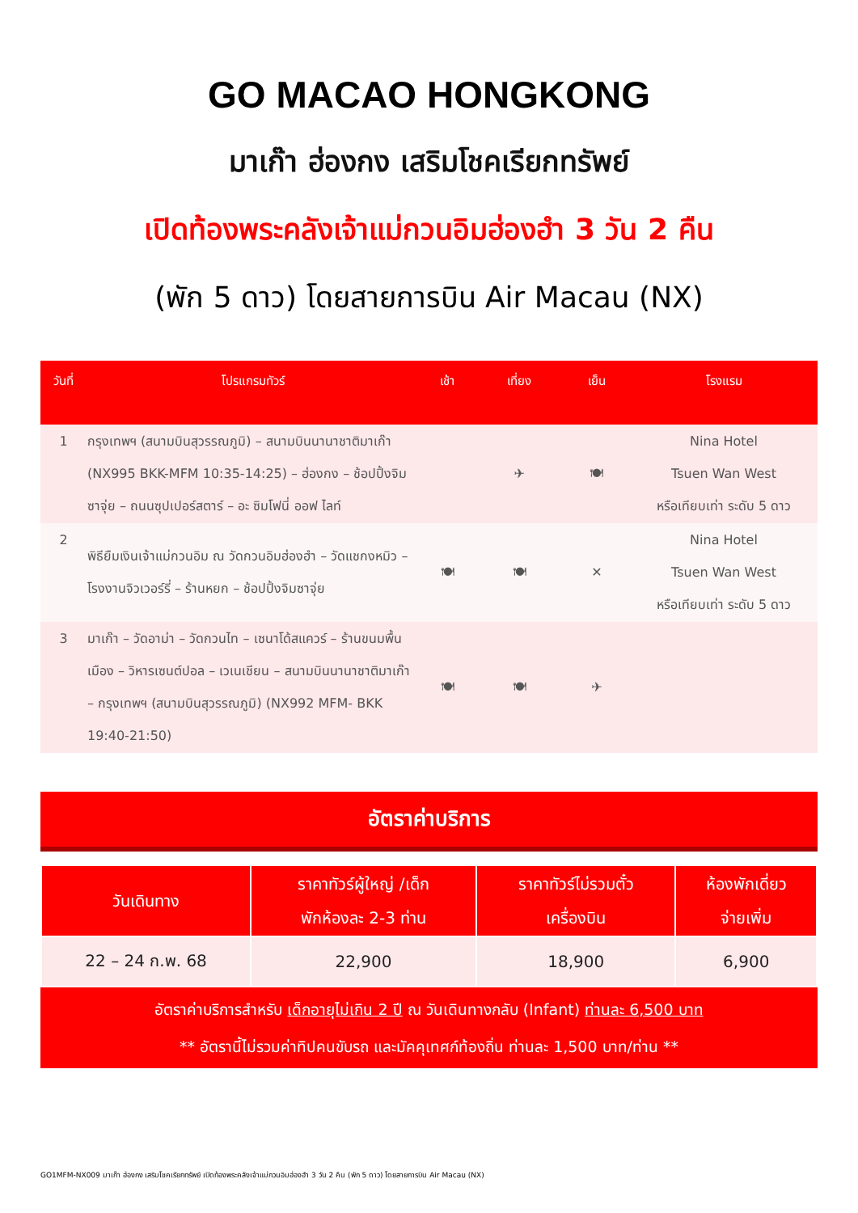GO MACAO HONGKONG
มาเก๊า ฮ่องกง เสริมโชคเรียกทรัพย์
เปิดท้องพระคลังเจ้าแม่กวนอิมฮ่องฮำ 3 วัน 2 คืน
(พัก 5 ดาว) โดยสายการบิน Air Macau (NX)
| วันที่ | โปรแกรมทัวร์ | เช้า | เที่ยง | เย็น | โรงแรม |
| --- | --- | --- | --- | --- | --- |
| 1 | กรุงเทพฯ (สนามบินสุวรรณภูมิ) – สนามบินนานาชาติมาเก๊า (NX995 BKK-MFM 10:35-14:25) – ฮ่องกง – ช้อปปิ้งจิมซาจุ่ย – ถนนซุปเปอร์สตาร์ – อะ ซิมโฟนี่ ออฟ ไลท์ | | ✈ | 🍽 | Nina Hotel Tsuen Wan West หรือเทียบเท่า ระดับ 5 ดาว |
| 2 | พิธียืมเงินเจ้าแม่กวนอิม ณ วัดกวนอิมฮ่องฮำ – วัดแชกงหมิว – โรงงานจิวเวอร์รี่ – ร้านหยก – ช้อปปิ้งจิมซาจุ่ย | 🍽 | 🍽 | ✕ | Nina Hotel Tsuen Wan West หรือเทียบเท่า ระดับ 5 ดาว |
| 3 | มาเก๊า – วัดอาม่า – วัดกวนไท – เซนาโด้สแควร์ – ร้านขนมพื้นเมือง – วิหารเซนต์ปอล – เวเนเชียน – สนามบินนานาชาติมาเก๊า – กรุงเทพฯ (สนามบินสุวรรณภูมิ) (NX992 MFM- BKK 19:40-21:50) | 🍽 | 🍽 | ✈ | |
อัตราค่าบริการ
| วันเดินทาง | ราคาทัวร์ผู้ใหญ่ /เด็ก พักห้องละ 2-3 ท่าน | ราคาทัวร์ไม่รวมตั๋ว เครื่องบิน | ห้องพักเดี่ยว จ่ายเพิ่ม |
| --- | --- | --- | --- |
| 22 – 24 ก.พ. 68 | 22,900 | 18,900 | 6,900 |
อัตราค่าบริการสำหรับ เด็กอายุไม่เกิน 2 ปี ณ วันเดินทางกลับ (Infant) ท่านละ 6,500 บาท
** อัตรานี้ไม่รวมค่าทิปคนขับรถ และมัคคุเทศก์ท้องถิ่น ท่านละ 1,500 บาท/ท่าน **
GO1MFM-NX009 มาเก๊า ฮ่องกง เสริมโชคเรียกทรัพย์ เปิดท้องพระคลังเจ้าแม่กวนอิมฮ่องฮำ 3 วัน 2 คืน (พัก 5 ดาว) โดยสายการบิน Air Macau (NX)